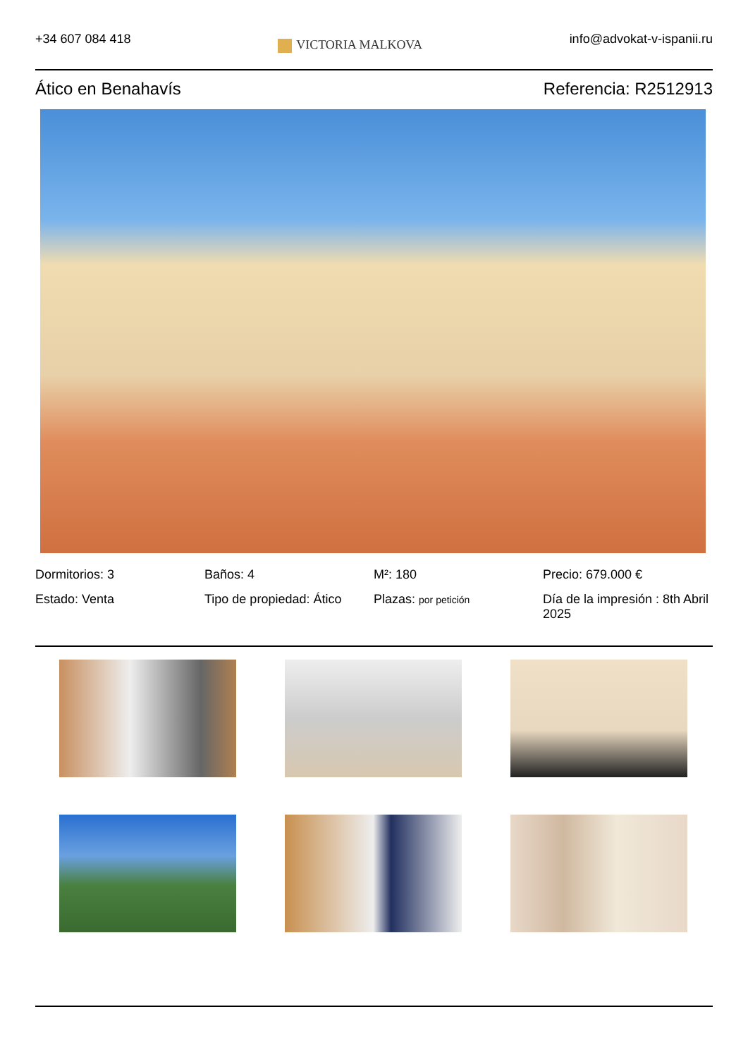+34 607 084 418
VICTORIA MALKOVA
info@advokat-v-ispanii.ru
Ático en Benahavís Referencia: R2512913
Dormitorios: 3
Baños: 4
M²: 180
Precio: 679.000 €
Estado: Venta
Tipo de propiedad: Ático
Plazas: por petición
Día de la impresión : 8th Abril 2025